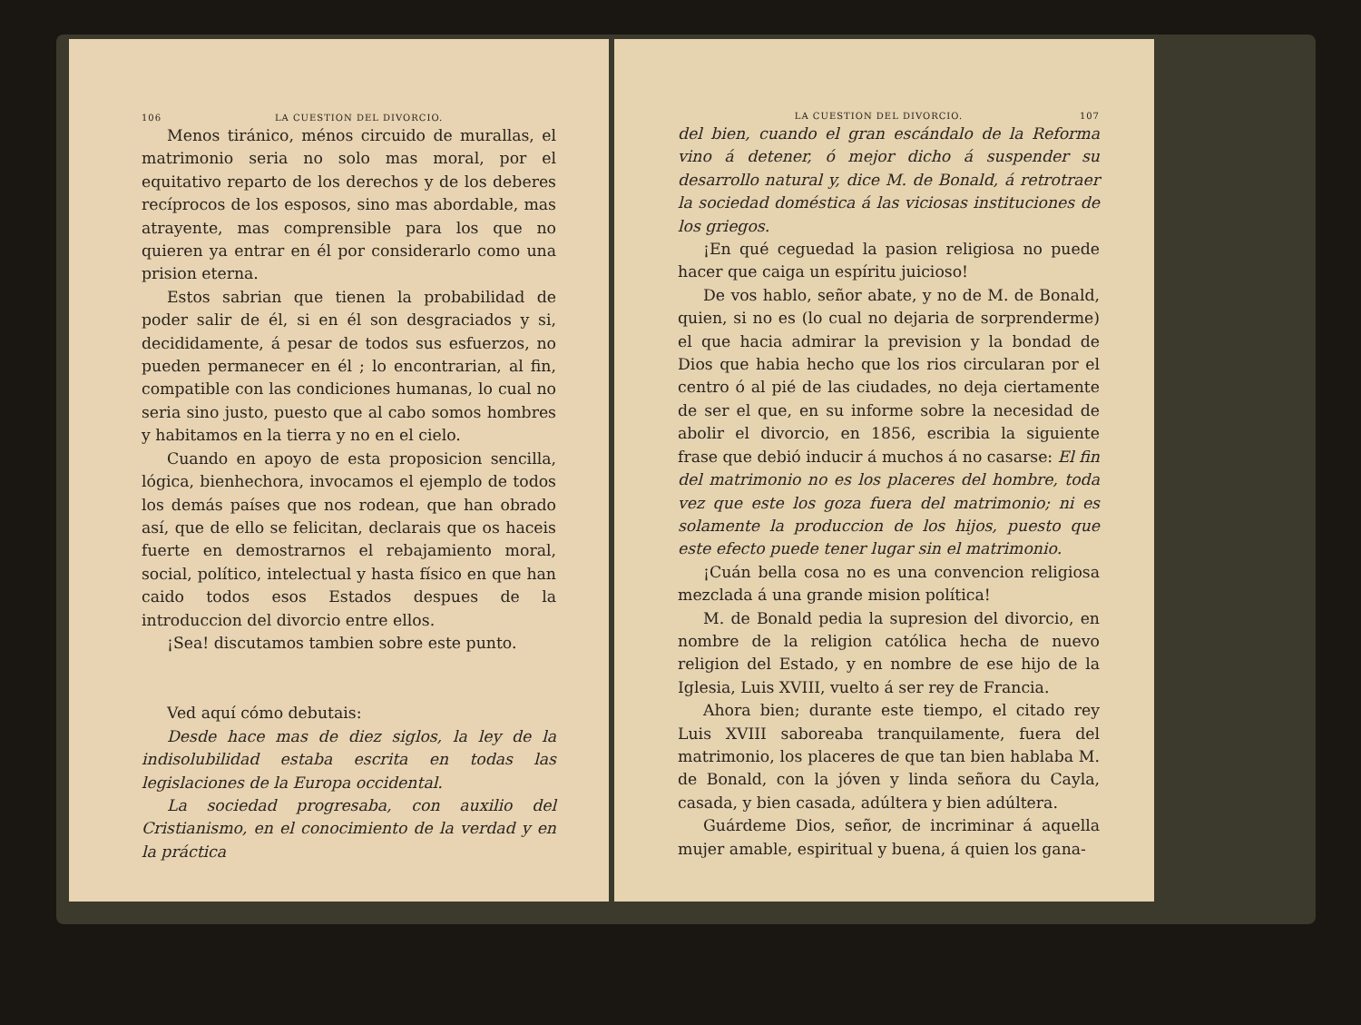106 LA CUESTION DEL DIVORCIO.
Menos tiránico, ménos circuido de murallas, el matrimonio seria no solo mas moral, por el equitativo reparto de los derechos y de los deberes recíprocos de los esposos, sino mas abordable, mas atrayente, mas comprensible para los que no quieren ya entrar en él por considerarlo como una prision eterna.
Estos sabrian que tienen la probabilidad de poder salir de él, si en él son desgraciados y si, decididamente, á pesar de todos sus esfuerzos, no pueden permanecer en él ; lo encontrarian, al fin, compatible con las condiciones humanas, lo cual no seria sino justo, puesto que al cabo somos hombres y habitamos en la tierra y no en el cielo.
Cuando en apoyo de esta proposicion sencilla, lógica, bienhechora, invocamos el ejemplo de todos los demás países que nos rodean, que han obrado así, que de ello se felicitan, declarais que os haceis fuerte en demostrarnos el rebajamiento moral, social, político, intelectual y hasta físico en que han caido todos esos Estados despues de la introduccion del divorcio entre ellos.
¡Sea! discutamos tambien sobre este punto.
Ved aquí cómo debutais:
Desde hace mas de diez siglos, la ley de la indisolubilidad estaba escrita en todas las legislaciones de la Europa occidental.
La sociedad progresaba, con auxilio del Cristianismo, en el conocimiento de la verdad y en la práctica
LA CUESTION DEL DIVORCIO. 107
del bien, cuando el gran escándalo de la Reforma vino á detener, ó mejor dicho á suspender su desarrollo natural y, dice M. de Bonald, á retrotraer la sociedad doméstica á las viciosas instituciones de los griegos.
¡En qué ceguedad la pasion religiosa no puede hacer que caiga un espíritu juicioso!
De vos hablo, señor abate, y no de M. de Bonald, quien, si no es (lo cual no dejaria de sorprenderme) el que hacia admirar la prevision y la bondad de Dios que habia hecho que los rios circularan por el centro ó al pié de las ciudades, no deja ciertamente de ser el que, en su informe sobre la necesidad de abolir el divorcio, en 1856, escribia la siguiente frase que debió inducir á muchos á no casarse: El fin del matrimonio no es los placeres del hombre, toda vez que este los goza fuera del matrimonio; ni es solamente la produccion de los hijos, puesto que este efecto puede tener lugar sin el matrimonio.
¡Cuán bella cosa no es una convencion religiosa mezclada á una grande mision política!
M. de Bonald pedia la supresion del divorcio, en nombre de la religion católica hecha de nuevo religion del Estado, y en nombre de ese hijo de la Iglesia, Luis XVIII, vuelto á ser rey de Francia.
Ahora bien; durante este tiempo, el citado rey Luis XVIII saboreaba tranquilamente, fuera del matrimonio, los placeres de que tan bien hablaba M. de Bonald, con la jóven y linda señora du Cayla, casada, y bien casada, adúltera y bien adúltera.
Guárdeme Dios, señor, de incriminar á aquella mujer amable, espiritual y buena, á quien los gana-